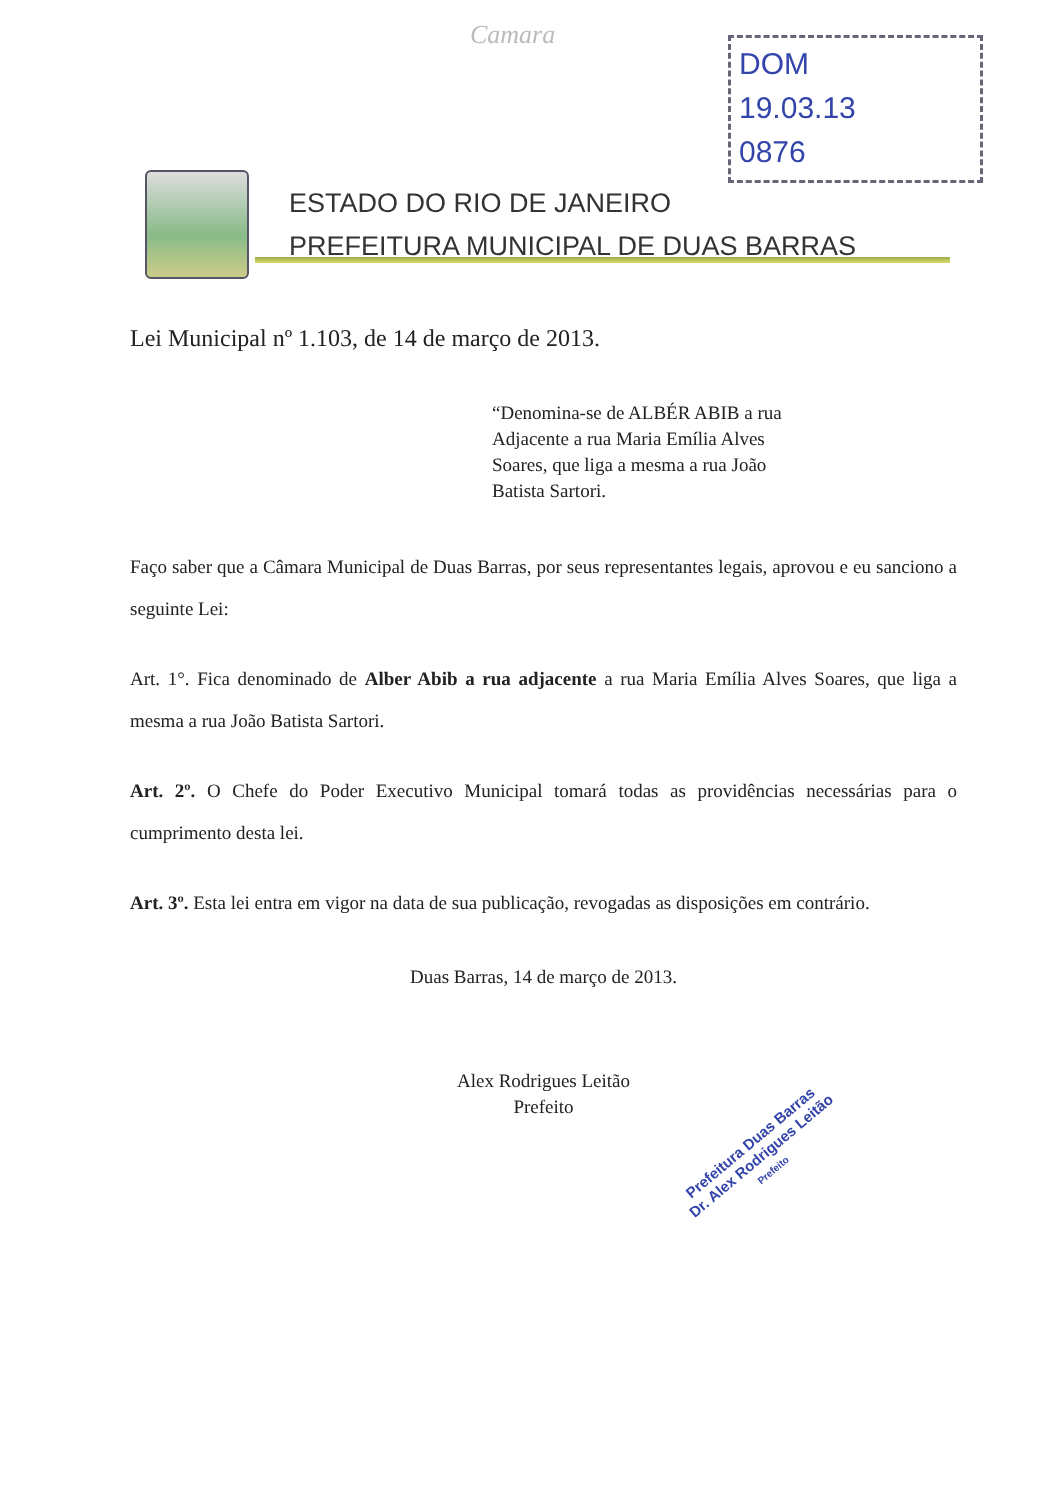Camara
DOM
19.03.13
0876
ESTADO DO RIO DE JANEIRO
PREFEITURA MUNICIPAL DE DUAS BARRAS
Lei Municipal nº 1.103, de 14 de março de 2013.
“Denomina-se de ALBÉR ABIB a rua Adjacente a rua Maria Emília Alves Soares, que liga a mesma a rua João Batista Sartori.
Faço saber que a Câmara Municipal de Duas Barras, por seus representantes legais, aprovou e eu sanciono a seguinte Lei:
Art. 1°. Fica denominado de Alber Abib a rua adjacente a rua Maria Emília Alves Soares, que liga a mesma a rua João Batista Sartori.
Art. 2º. O Chefe do Poder Executivo Municipal tomará todas as providências necessárias para o cumprimento desta lei.
Art. 3º. Esta lei entra em vigor na data de sua publicação, revogadas as disposições em contrário.
Duas Barras, 14 de março de 2013.
Alex Rodrigues Leitão
Prefeito
Prefeitura Duas Barras
Dr. Alex Rodrigues Leitão
Prefeito